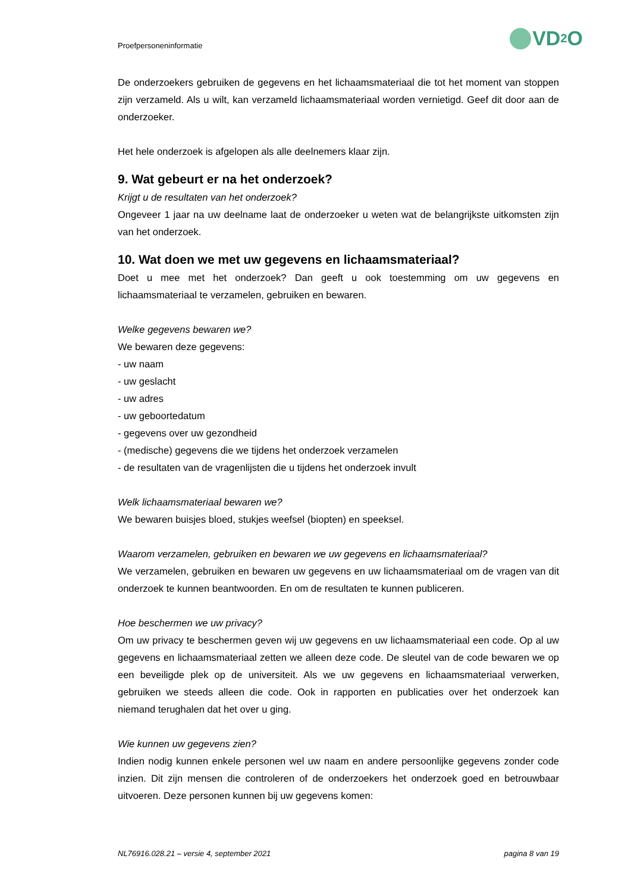Proefpersoneninformatie VD<sub>2</sub>O
De onderzoekers gebruiken de gegevens en het lichaamsmateriaal die tot het moment van stoppen zijn verzameld. Als u wilt, kan verzameld lichaamsmateriaal worden vernietigd. Geef dit door aan de onderzoeker.
Het hele onderzoek is afgelopen als alle deelnemers klaar zijn.
9. Wat gebeurt er na het onderzoek?
Krijgt u de resultaten van het onderzoek?
Ongeveer 1 jaar na uw deelname laat de onderzoeker u weten wat de belangrijkste uitkomsten zijn van het onderzoek.
10. Wat doen we met uw gegevens en lichaamsmateriaal?
Doet u mee met het onderzoek? Dan geeft u ook toestemming om uw gegevens en lichaamsmateriaal te verzamelen, gebruiken en bewaren.
Welke gegevens bewaren we?
We bewaren deze gegevens:
- uw naam
- uw geslacht
- uw adres
- uw geboortedatum
- gegevens over uw gezondheid
- (medische) gegevens die we tijdens het onderzoek verzamelen
- de resultaten van de vragenlijsten die u tijdens het onderzoek invult
Welk lichaamsmateriaal bewaren we?
We bewaren buisjes bloed, stukjes weefsel (biopten) en speeksel.
Waarom verzamelen, gebruiken en bewaren we uw gegevens en lichaamsmateriaal?
We verzamelen, gebruiken en bewaren uw gegevens en uw lichaamsmateriaal om de vragen van dit onderzoek te kunnen beantwoorden. En om de resultaten te kunnen publiceren.
Hoe beschermen we uw privacy?
Om uw privacy te beschermen geven wij uw gegevens en uw lichaamsmateriaal een code. Op al uw gegevens en lichaamsmateriaal zetten we alleen deze code. De sleutel van de code bewaren we op een beveiligde plek op de universiteit. Als we uw gegevens en lichaamsmateriaal verwerken, gebruiken we steeds alleen die code. Ook in rapporten en publicaties over het onderzoek kan niemand terughalen dat het over u ging.
Wie kunnen uw gegevens zien?
Indien nodig kunnen enkele personen wel uw naam en andere persoonlijke gegevens zonder code inzien. Dit zijn mensen die controleren of de onderzoekers het onderzoek goed en betrouwbaar uitvoeren. Deze personen kunnen bij uw gegevens komen:
NL76916.028.21 – versie 4, september 2021 pagina 8 van 19